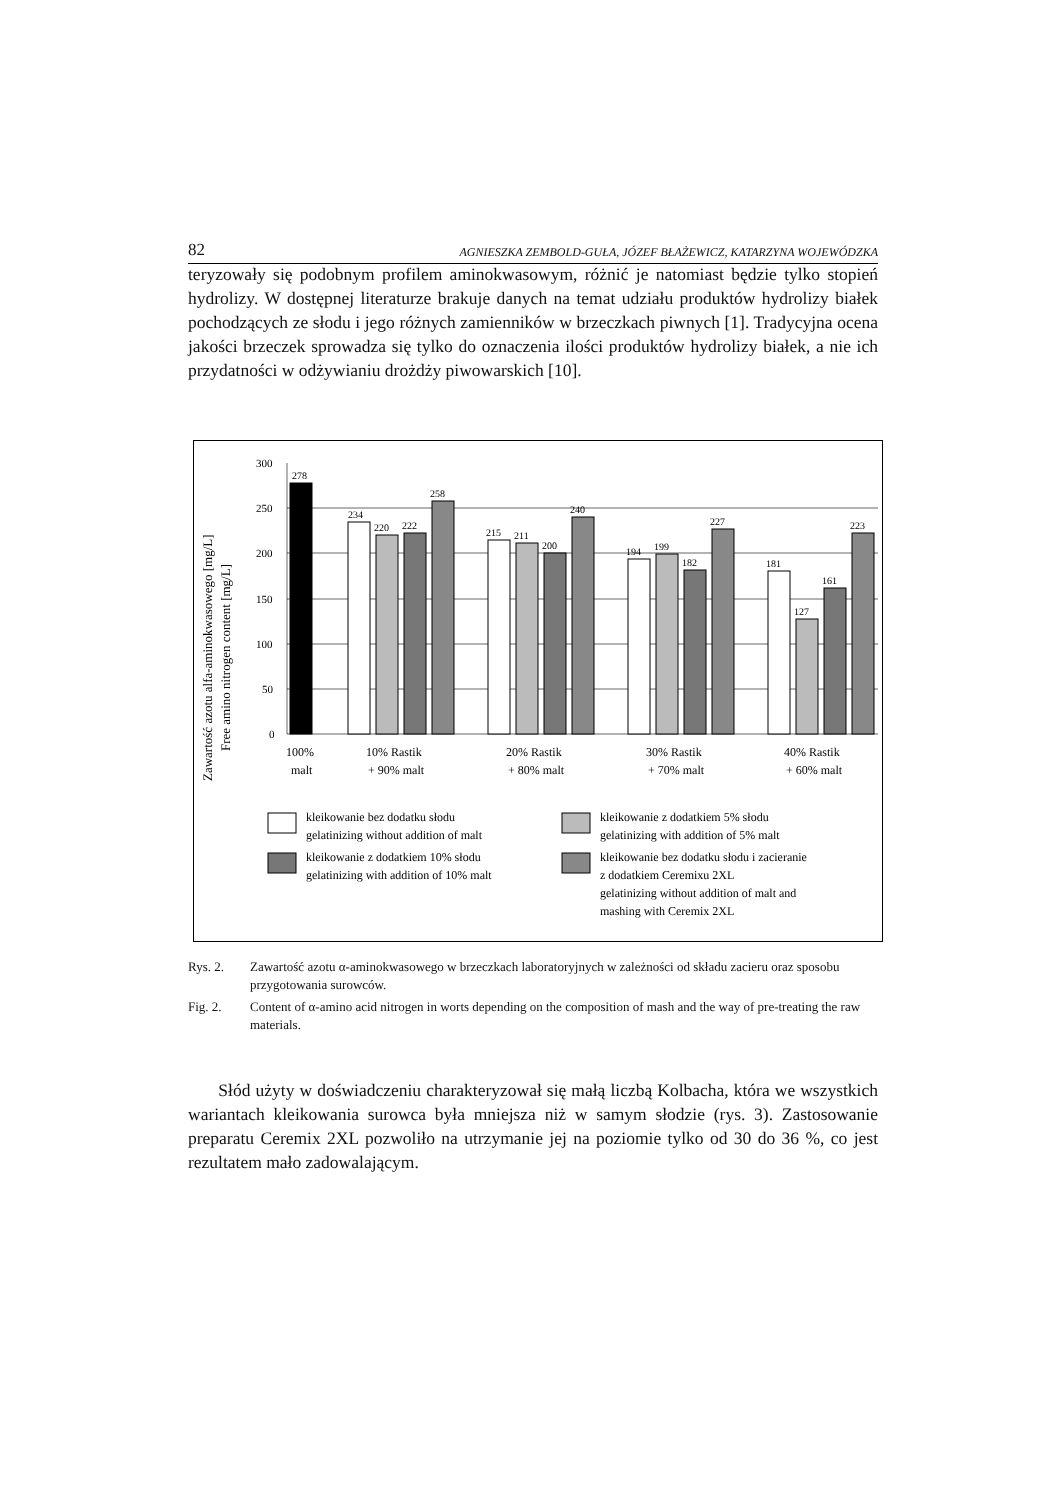82 AGNIESZKA ZEMBOLD-GUŁA, JÓZEF BŁAŻEWICZ, KATARZYNA WOJEWÓDZKA
teryzowały się podobnym profilem aminokwasowym, różnić je natomiast będzie tylko stopień hydrolizy. W dostępnej literaturze brakuje danych na temat udziału produktów hydrolizy białek pochodzących ze słodu i jego różnych zamienników w brzeczkach piwnych [1]. Tradycyjna ocena jakości brzeczek sprowadza się tylko do oznaczenia ilości produktów hydrolizy białek, a nie ich przydatności w odżywianiu drożdży piwowarskich [10].
Zawartość azotu alfa-aminokwasowego [mg/L]
Free amino nitrogen content [mg/L]
300
250
200
150
100
50
0
278
234
220
222
258
215
211
200
240
194
199
182
227
181
127
161
223
100%
malt
10% Rastik
+ 90% malt
20% Rastik
+ 80% malt
30% Rastik
+ 70% malt
40% Rastik
+ 60% malt
kleikowanie bez dodatku słodu
gelatinizing without addition of malt
kleikowanie z dodatkiem 10% słodu
gelatinizing with addition of 10% malt
kleikowanie z dodatkiem 5% słodu
gelatinizing with addition of 5% malt
kleikowanie bez dodatku słodu i zacieranie
z dodatkiem Ceremixu 2XL
gelatinizing without addition of malt and
mashing with Ceremix 2XL
Rys. 2. Zawartość azotu α-aminokwasowego w brzeczkach laboratoryjnych w zależności od składu zacieru oraz sposobu przygotowania surowców.
Fig. 2. Content of α-amino acid nitrogen in worts depending on the composition of mash and the way of pre-treating the raw materials.
Słód użyty w doświadczeniu charakteryzował się małą liczbą Kolbacha, która we wszystkich wariantach kleikowania surowca była mniejsza niż w samym słodzie (rys. 3). Zastosowanie preparatu Ceremix 2XL pozwoliło na utrzymanie jej na poziomie tylko od 30 do 36 %, co jest rezultatem mało zadowalającym.